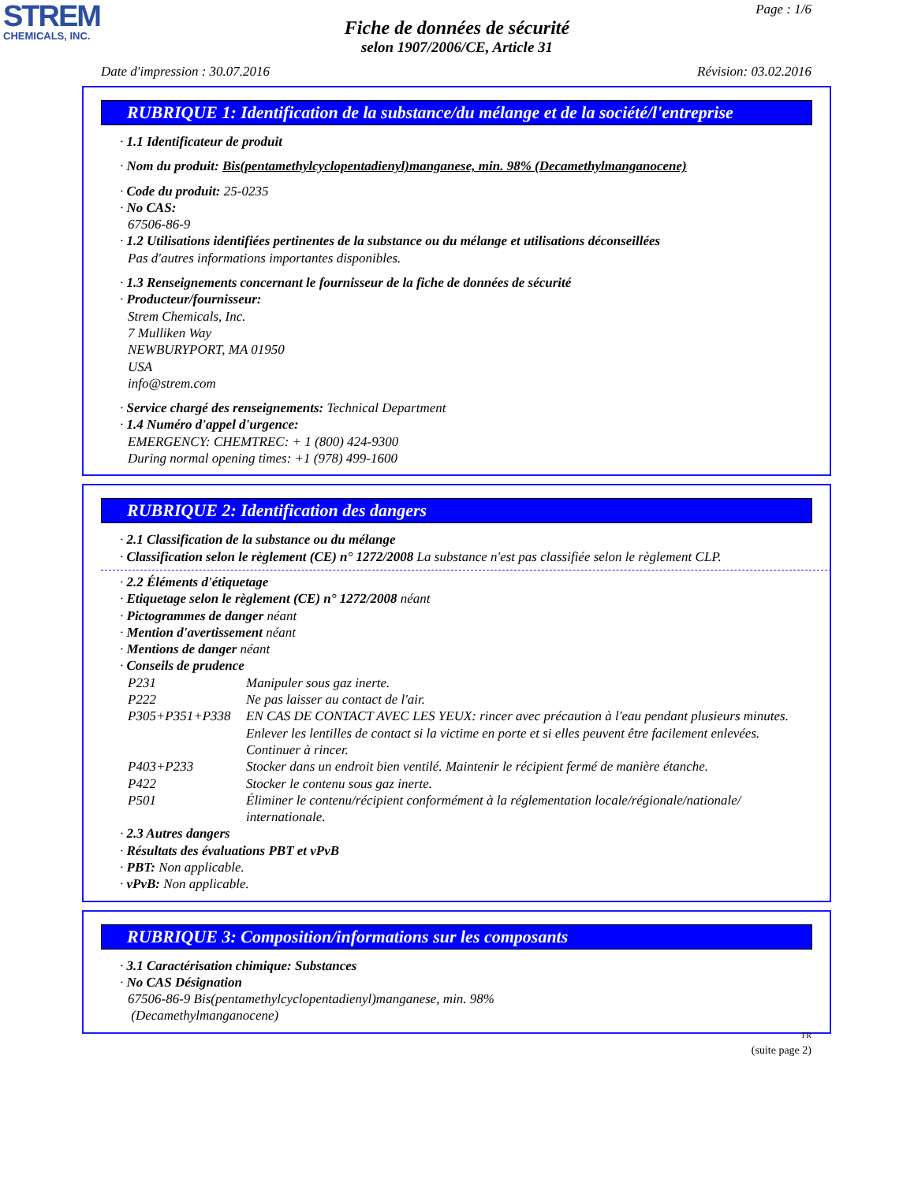STREM
CHEMICALS, INC.
Page : 1/6
Fiche de données de sécurité
selon 1907/2006/CE, Article 31
Date d'impression : 30.07.2016 Révision: 03.02.2016
RUBRIQUE 1: Identification de la substance/du mélange et de la société/l'entreprise
· 1.1 Identificateur de produit
· Nom du produit: Bis(pentamethylcyclopentadienyl)manganese, min. 98% (Decamethylmanganocene)
· Code du produit: 25-0235
· No CAS:
67506-86-9
· 1.2 Utilisations identifiées pertinentes de la substance ou du mélange et utilisations déconseillées
Pas d'autres informations importantes disponibles.
· 1.3 Renseignements concernant le fournisseur de la fiche de données de sécurité
· Producteur/fournisseur:
Strem Chemicals, Inc.
7 Mulliken Way
NEWBURYPORT, MA 01950
USA
info@strem.com
· Service chargé des renseignements: Technical Department
· 1.4 Numéro d'appel d'urgence:
EMERGENCY: CHEMTREC: + 1 (800) 424-9300
During normal opening times: +1 (978) 499-1600
RUBRIQUE 2: Identification des dangers
· 2.1 Classification de la substance ou du mélange
· Classification selon le règlement (CE) n° 1272/2008 La substance n'est pas classifiée selon le règlement CLP.
· 2.2 Éléments d'étiquetage
· Etiquetage selon le règlement (CE) n° 1272/2008 néant
· Pictogrammes de danger néant
· Mention d'avertissement néant
· Mentions de danger néant
· Conseils de prudence
P231 Manipuler sous gaz inerte.
P222 Ne pas laisser au contact de l'air.
P305+P351+P338 EN CAS DE CONTACT AVEC LES YEUX: rincer avec précaution à l'eau pendant plusieurs minutes. Enlever les lentilles de contact si la victime en porte et si elles peuvent être facilement enlevées. Continuer à rincer.
P403+P233 Stocker dans un endroit bien ventilé. Maintenir le récipient fermé de manière étanche.
P422 Stocker le contenu sous gaz inerte.
P501 Éliminer le contenu/récipient conformément à la réglementation locale/régionale/nationale/ internationale.
· 2.3 Autres dangers
· Résultats des évaluations PBT et vPvB
· PBT: Non applicable.
· vPvB: Non applicable.
RUBRIQUE 3: Composition/informations sur les composants
· 3.1 Caractérisation chimique: Substances
· No CAS Désignation
67506-86-9 Bis(pentamethylcyclopentadienyl)manganese, min. 98%
(Decamethylmanganocene)
FR
(suite page 2)